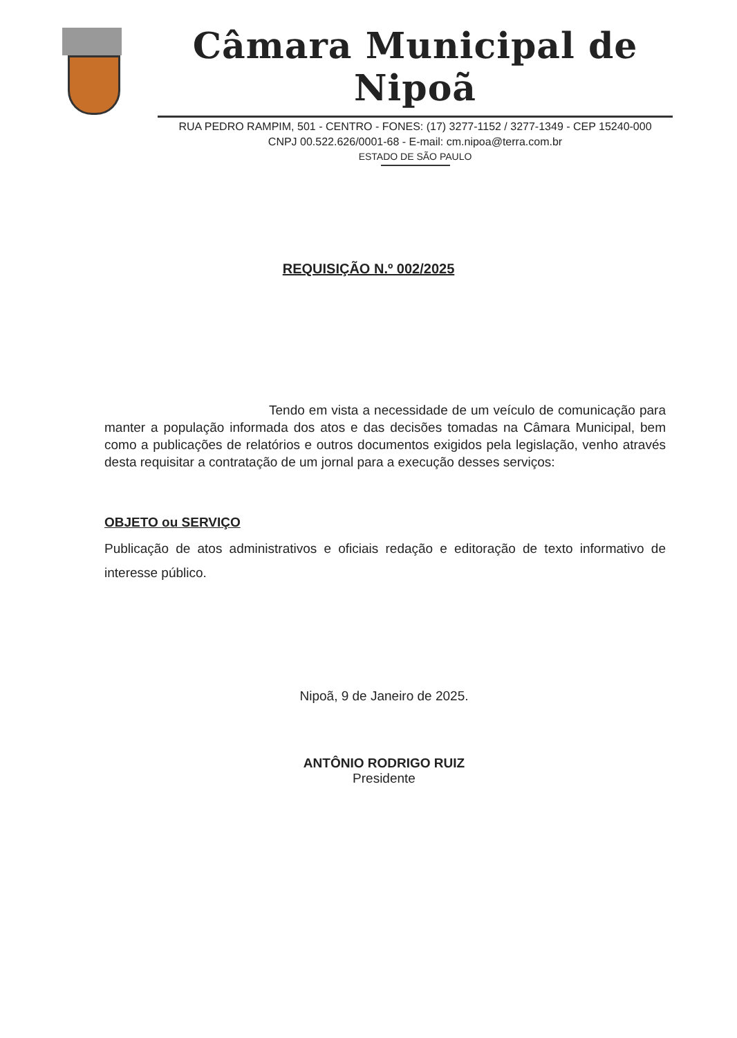Câmara Municipal de Nipoã
RUA PEDRO RAMPIM, 501 - CENTRO - FONES: (17) 3277-1152 / 3277-1349 - CEP 15240-000
CNPJ 00.522.626/0001-68 - E-mail: cm.nipoa@terra.com.br
ESTADO DE SÃO PAULO
REQUISIÇÃO N.º 002/2025
Tendo em vista a necessidade de um veículo de comunicação para manter a população informada dos atos e das decisões tomadas na Câmara Municipal, bem como a publicações de relatórios e outros documentos exigidos pela legislação, venho através desta requisitar a contratação de um jornal para a execução desses serviços:
OBJETO ou SERVIÇO
Publicação de atos administrativos e oficiais redação e editoração de texto informativo de interesse público.
Nipoã, 9 de Janeiro de 2025.
ANTÔNIO RODRIGO RUIZ
Presidente